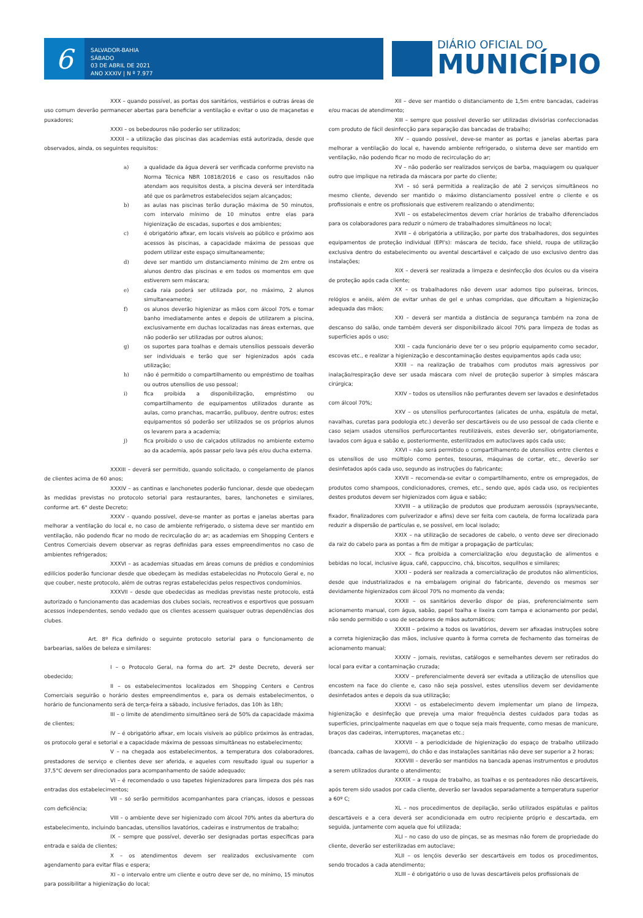6
SALVADOR-BAHIA
SÁBADO
03 DE ABRIL DE 2021
ANO XXXIV | N º 7.977
DIÁRIO OFICIAL DO
MUNICÍPIO
XXX – quando possível, as portas dos sanitários, vestiários e outras áreas de uso comum deverão permanecer abertas para beneficiar a ventilação e evitar o uso de maçanetas e puxadores;
XXXI – os bebedouros não poderão ser utilizados;
XXXII – a utilização das piscinas das academias está autorizada, desde que observados, ainda, os seguintes requisitos:
a) a qualidade da água deverá ser verificada conforme previsto na Norma Técnica NBR 10818/2016 e caso os resultados não atendam aos requisitos desta, a piscina deverá ser interditada até que os parâmetros estabelecidos sejam alcançados;
b) as aulas nas piscinas terão duração máxima de 50 minutos, com intervalo mínimo de 10 minutos entre elas para higienização de escadas, suportes e dos ambientes;
c) é obrigatório afixar, em locais visíveis ao público e próximo aos acessos às piscinas, a capacidade máxima de pessoas que podem utilizar este espaço simultaneamente;
d) deve ser mantido um distanciamento mínimo de 2m entre os alunos dentro das piscinas e em todos os momentos em que estiverem sem máscara;
e) cada raia poderá ser utilizada por, no máximo, 2 alunos simultaneamente;
f) os alunos deverão higienizar as mãos com álcool 70% e tomar banho imediatamente antes e depois de utilizarem a piscina, exclusivamente em duchas localizadas nas áreas externas, que não poderão ser utilizadas por outros alunos;
g) os suportes para toalhas e demais utensílios pessoais deverão ser individuais e terão que ser higienizados após cada utilização;
h) não é permitido o compartilhamento ou empréstimo de toalhas ou outros utensílios de uso pessoal;
i) fica proibida a disponibilização, empréstimo ou compartilhamento de equipamentos utilizados durante as aulas, como pranchas, macarrão, pullbuoy, dentre outros; estes equipamentos só poderão ser utilizados se os próprios alunos os levarem para a academia;
j) fica proibido o uso de calçados utilizados no ambiente externo ao da academia, após passar pelo lava pés e/ou ducha externa.
XXXIII – deverá ser permitido, quando solicitado, o congelamento de planos de clientes acima de 60 anos;
XXXIV – as cantinas e lanchonetes poderão funcionar, desde que obedeçam às medidas previstas no protocolo setorial para restaurantes, bares, lanchonetes e similares, conforme art. 6° deste Decreto;
XXXV - quando possível, deve-se manter as portas e janelas abertas para melhorar a ventilação do local e, no caso de ambiente refrigerado, o sistema deve ser mantido em ventilação, não podendo ficar no modo de recirculação do ar; as academias em Shopping Centers e Centros Comerciais devem observar as regras definidas para esses empreendimentos no caso de ambientes refrigerados;
XXXVI – as academias situadas em áreas comuns de prédios e condomínios edilícios poderão funcionar desde que obedeçam às medidas estabelecidas no Protocolo Geral e, no que couber, neste protocolo, além de outras regras estabelecidas pelos respectivos condomínios.
XXXVII – desde que obedecidas as medidas previstas neste protocolo, está autorizado o funcionamento das academias dos clubes sociais, recreativos e esportivos que possuam acessos independentes, sendo vedado que os clientes acessem quaisquer outras dependências dos clubes.
Art. 8º Fica definido o seguinte protocolo setorial para o funcionamento de barbearias, salões de beleza e similares:
I – o Protocolo Geral, na forma do art. 2º deste Decreto, deverá ser obedecido;
II – os estabelecimentos localizados em Shopping Centers e Centros Comerciais seguirão o horário destes empreendimentos e, para os demais estabelecimentos, o horário de funcionamento será de terça-feira a sábado, inclusive feriados, das 10h às 18h;
III – o limite de atendimento simultâneo será de 50% da capacidade máxima de clientes;
IV – é obrigatório afixar, em locais visíveis ao público próximos às entradas, os protocolo geral e setorial e a capacidade máxima de pessoas simultâneas no estabelecimento;
V – na chegada aos estabelecimentos, a temperatura dos colaboradores, prestadores de serviço e clientes deve ser aferida, e aqueles com resultado igual ou superior a 37,5°C devem ser direcionados para acompanhamento de saúde adequado;
VI – é recomendado o uso tapetes higienizadores para limpeza dos pés nas entradas dos estabelecimentos;
VII – só serão permitidos acompanhantes para crianças, idosos e pessoas com deficiência;
VIII – o ambiente deve ser higienizado com álcool 70% antes da abertura do estabelecimento, incluindo bancadas, utensílios lavatórios, cadeiras e instrumentos de trabalho;
IX – sempre que possível, deverão ser designadas portas específicas para entrada e saída de clientes;
X – os atendimentos devem ser realizados exclusivamente com agendamento para evitar filas e espera;
XI – o intervalo entre um cliente e outro deve ser de, no mínimo, 15 minutos para possibilitar a higienização do local;
XII – deve ser mantido o distanciamento de 1,5m entre bancadas, cadeiras e/ou macas de atendimento;
XIII – sempre que possível deverão ser utilizadas divisórias confeccionadas com produto de fácil desinfecção para separação das bancadas de trabalho;
XIV – quando possível, deve-se manter as portas e janelas abertas para melhorar a ventilação do local e, havendo ambiente refrigerado, o sistema deve ser mantido em ventilação, não podendo ficar no modo de recirculação do ar;
XV – não poderão ser realizados serviços de barba, maquiagem ou qualquer outro que implique na retirada da máscara por parte do cliente;
XVI – só será permitida a realização de até 2 serviços simultâneos no mesmo cliente, devendo ser mantido o máximo distanciamento possível entre o cliente e os profissionais e entre os profissionais que estiverem realizando o atendimento;
XVII – os estabelecimentos devem criar horários de trabalho diferenciados para os colaboradores para reduzir o número de trabalhadores simultâneos no local;
XVIII – é obrigatória a utilização, por parte dos trabalhadores, dos seguintes equipamentos de proteção individual (EPI's): máscara de tecido, face shield, roupa de utilização exclusiva dentro do estabelecimento ou avental descartável e calçado de uso exclusivo dentro das instalações;
XIX – deverá ser realizada a limpeza e desinfecção dos óculos ou da viseira de proteção após cada cliente;
XX – os trabalhadores não devem usar adornos tipo pulseiras, brincos, relógios e anéis, além de evitar unhas de gel e unhas compridas, que dificultam a higienização adequada das mãos;
XXI – deverá ser mantida a distância de segurança também na zona de descanso do salão, onde também deverá ser disponibilizado álcool 70% para limpeza de todas as superfícies após o uso;
XXII – cada funcionário deve ter o seu próprio equipamento como secador, escovas etc., e realizar a higienização e descontaminação destes equipamentos após cada uso;
XXIII – na realização de trabalhos com produtos mais agressivos por inalação/respiração deve ser usada máscara com nível de proteção superior à simples máscara cirúrgica;
XXIV – todos os utensílios não perfurantes devem ser lavados e desinfetados com álcool 70%;
XXV – os utensílios perfurocortantes (alicates de unha, espátula de metal, navalhas, curetas para podologia etc.) deverão ser descartáveis ou de uso pessoal de cada cliente e caso sejam usados utensílios perfurocortantes reutilizáveis, estes deverão ser, obrigatoriamente, lavados com água e sabão e, posteriormente, esterilizados em autoclaves após cada uso;
XXVI – não será permitido o compartilhamento de utensílios entre clientes e os utensílios de uso múltiplo como pentes, tesouras, máquinas de cortar, etc., deverão ser desinfetados após cada uso, segundo as instruções do fabricante;
XXVII – recomenda-se evitar o compartilhamento, entre os empregados, de produtos como shampoos, condicionadores, cremes, etc., sendo que, após cada uso, os recipientes destes produtos devem ser higienizados com água e sabão;
XXVIII – a utilização de produtos que produzam aerossóis (sprays/secante, fixador, finalizadores com pulverizador e afins) deve ser feita com cautela, de forma localizada para reduzir a dispersão de partículas e, se possível, em local isolado;
XXIX – na utilização de secadores de cabelo, o vento deve ser direcionado da raiz do cabelo para as pontas a fim de mitigar a propagação de partículas;
XXX – fica proibida a comercialização e/ou degustação de alimentos e bebidas no local, inclusive água, café, cappuccino, chá, biscoitos, sequilhos e similares;
XXXI – poderá ser realizada a comercialização de produtos não alimentícios, desde que industrializados e na embalagem original do fabricante, devendo os mesmos ser devidamente higienizados com álcool 70% no momento da venda;
XXXII – os sanitários deverão dispor de pias, preferencialmente sem acionamento manual, com água, sabão, papel toalha e lixeira com tampa e acionamento por pedal, não sendo permitido o uso de secadores de mãos automáticos;
XXXIII – próximo a todos os lavatórios, devem ser afixadas instruções sobre a correta higienização das mãos, inclusive quanto à forma correta de fechamento das torneiras de acionamento manual;
XXXIV – jornais, revistas, catálogos e semelhantes devem ser retirados do local para evitar a contaminação cruzada;
XXXV – preferencialmente deverá ser evitada a utilização de utensílios que encostem na face do cliente e, caso não seja possível, estes utensílios devem ser devidamente desinfetados antes e depois da sua utilização;
XXXVI – os estabelecimento devem implementar um plano de limpeza, higienização e desinfeção que preveja uma maior frequência destes cuidados para todas as superfícies, principalmente naquelas em que o toque seja mais frequente, como mesas de manicure, braços das cadeiras, interruptores, maçanetas etc.;
XXXVII – a periodicidade de higienização do espaço de trabalho utilizado (bancada, calhas de lavagem), do chão e das instalações sanitárias não deve ser superior a 2 horas;
XXXVIII – deverão ser mantidos na bancada apenas instrumentos e produtos a serem utilizados durante o atendimento;
XXXIX – a roupa de trabalho, as toalhas e os penteadores não descartáveis, após terem sido usados por cada cliente, deverão ser lavados separadamente a temperatura superior a 60º C;
XL – nos procedimentos de depilação, serão utilizados espátulas e palitos descartáveis e a cera deverá ser acondicionada em outro recipiente próprio e descartada, em seguida, juntamente com aquela que foi utilizada;
XLI – no caso do uso de pinças, se as mesmas não forem de propriedade do cliente, deverão ser esterilizadas em autoclave;
XLII – os lençóis deverão ser descartáveis em todos os procedimentos, sendo trocados a cada atendimento;
XLIII – é obrigatório o uso de luvas descartáveis pelos profissionais de